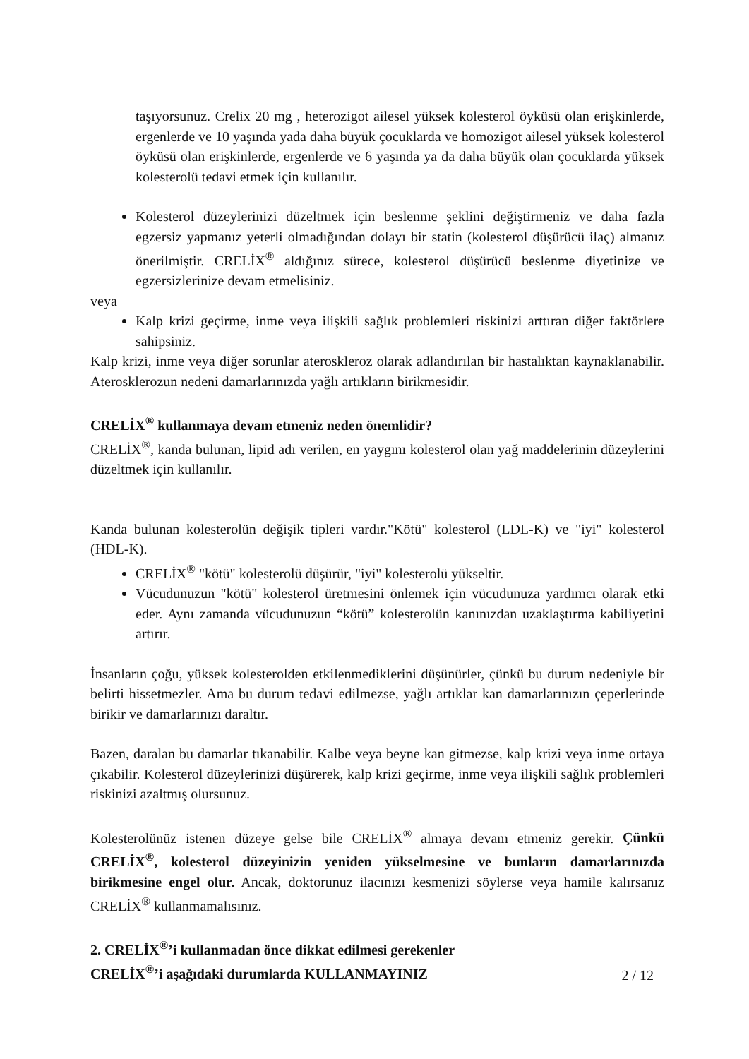taşıyorsunuz. Crelix 20 mg , heterozigot ailesel yüksek kolesterol öyküsü olan erişkinlerde, ergenlerde ve 10 yaşında yada daha büyük çocuklarda ve homozigot ailesel yüksek kolesterol öyküsü olan erişkinlerde, ergenlerde ve 6 yaşında ya da daha büyük olan çocuklarda yüksek kolesterolü tedavi etmek için kullanılır.
Kolesterol düzeylerinizi düzeltmek için beslenme şeklini değiştirmeniz ve daha fazla egzersiz yapmanız yeterli olmadığından dolayı bir statin (kolesterol düşürücü ilaç) almanız önerilmiştir. CRELİX<sup>®</sup> aldığınız sürece, kolesterol düşürücü beslenme diyetinize ve egzersizlerinize devam etmelisiniz.
veya
Kalp krizi geçirme, inme veya ilişkili sağlık problemleri riskinizi arttıran diğer faktörlere sahipsiniz.
Kalp krizi, inme veya diğer sorunlar ateroskleroz olarak adlandırılan bir hastalıktan kaynaklanabilir. Aterosklerozun nedeni damarlarınızda yağlı artıkların birikmesidir.
CRELİX<sup>®</sup> kullanmaya devam etmeniz neden önemlidir?
CRELİX<sup>®</sup>, kanda bulunan, lipid adı verilen, en yaygını kolesterol olan yağ maddelerinin düzeylerini düzeltmek için kullanılır.
Kanda bulunan kolesterolün değişik tipleri vardır."Kötü" kolesterol (LDL-K) ve "iyi" kolesterol (HDL-K).
CRELİX<sup>®</sup> "kötü" kolesterolü düşürür, "iyi" kolesterolü yükseltir.
Vücudunuzun "kötü" kolesterol üretmesini önlemek için vücudunuza yardımcı olarak etki eder. Aynı zamanda vücudunuzun “kötü” kolesterolün kanınızdan uzaklaştırma kabiliyetini artırır.
İnsanların çoğu, yüksek kolesterolden etkilenmediklerini düşünürler, çünkü bu durum nedeniyle bir belirti hissetmezler. Ama bu durum tedavi edilmezse, yağlı artıklar kan damarlarınızın çeperlerinde birikir ve damarlarınızı daraltır.
Bazen, daralan bu damarlar tıkanabilir. Kalbe veya beyne kan gitmezse, kalp krizi veya inme ortaya çıkabilir. Kolesterol düzeylerinizi düşürerek, kalp krizi geçirme, inme veya ilişkili sağlık problemleri riskinizi azaltmış olursunuz.
Kolesterolünüz istenen düzeye gelse bile CRELİX<sup>®</sup> almaya devam etmeniz gerekir. Çünkü CRELİX<sup>®</sup>, kolesterol düzeyinizin yeniden yükselmesine ve bunların damarlarınızda birikmesine engel olur. Ancak, doktorunuz ilacınızı kesmenizi söylerse veya hamile kalırsanız CRELİX<sup>®</sup> kullanmamalısınız.
2. CRELİX<sup>®</sup>’i kullanmadan önce dikkat edilmesi gerekenler
CRELİX<sup>®</sup>’i aşağıdaki durumlarda KULLANMAYINIZ
2 / 12